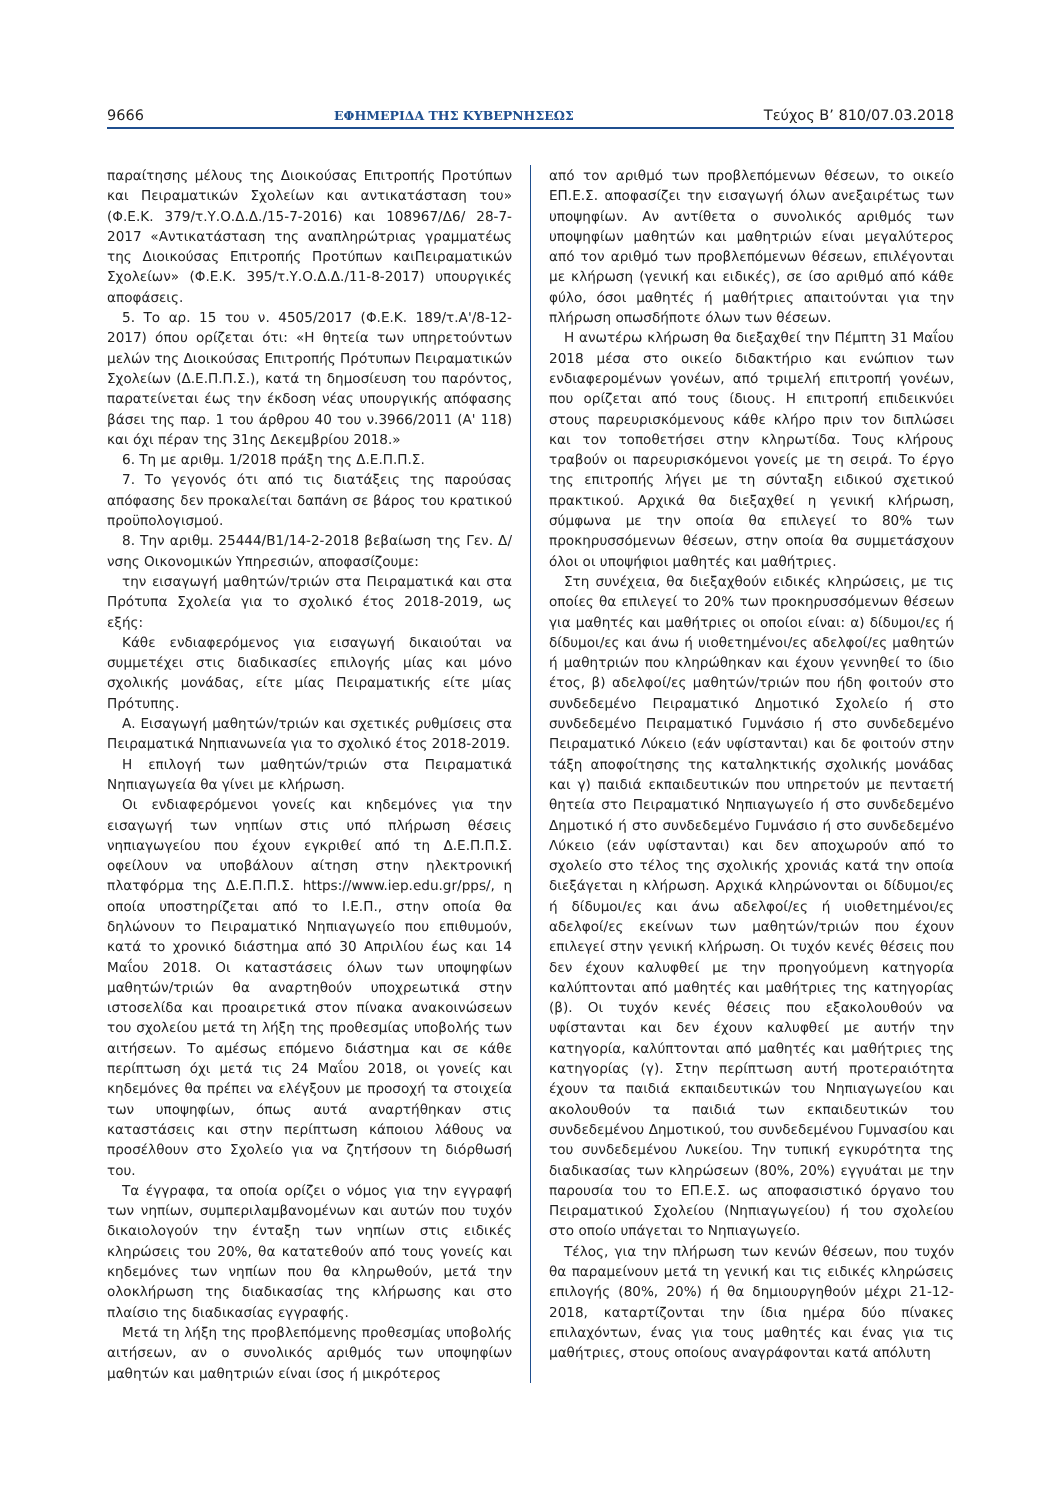9666 ΕΦΗΜΕΡΙΔΑ ΤΗΣ ΚΥΒΕΡΝΗΣΕΩΣ Τεύχος Β’ 810/07.03.2018
παραίτησης μέλους της Διοικούσας Επιτροπής Προτύπων και Πειραματικών Σχολείων και αντικατάσταση του» (Φ.Ε.Κ. 379/τ.Υ.Ο.Δ.Δ./15-7-2016) και 108967/Δ6/ 28-7-2017 «Αντικατάσταση της αναπληρώτριας γραμματέως της Διοικούσας Επιτροπής Προτύπων καιΠειραματικών Σχολείων» (Φ.Ε.Κ. 395/τ.Υ.Ο.Δ.Δ./11-8-2017) υπουργικές αποφάσεις.
5. Το αρ. 15 του ν. 4505/2017 (Φ.Ε.Κ. 189/τ.Α'/8-12-2017) όπου ορίζεται ότι: «Η θητεία των υπηρετούντων μελών της Διοικούσας Επιτροπής Πρότυπων Πειραματικών Σχολείων (Δ.Ε.Π.Π.Σ.), κατά τη δημοσίευση του παρόντος, παρατείνεται έως την έκδοση νέας υπουργικής απόφασης βάσει της παρ. 1 του άρθρου 40 του ν.3966/2011 (Α' 118) και όχι πέραν της 31ης Δεκεμβρίου 2018.»
6. Τη με αριθμ. 1/2018 πράξη της Δ.Ε.Π.Π.Σ.
7. Το γεγονός ότι από τις διατάξεις της παρούσας απόφασης δεν προκαλείται δαπάνη σε βάρος του κρατικού προϋπολογισμού.
8. Την αριθμ. 25444/Β1/14-2-2018 βεβαίωση της Γεν. Δ/νσης Οικονομικών Υπηρεσιών, αποφασίζουμε:
την εισαγωγή μαθητών/τριών στα Πειραματικά και στα Πρότυπα Σχολεία για το σχολικό έτος 2018-2019, ως εξής:
Κάθε ενδιαφερόμενος για εισαγωγή δικαιούται να συμμετέχει στις διαδικασίες επιλογής μίας και μόνο σχολικής μονάδας, είτε μίας Πειραματικής είτε μίας Πρότυπης.
Α. Εισαγωγή μαθητών/τριών και σχετικές ρυθμίσεις στα Πειραματικά Νηπιανωνεία για το σχολικό έτος 2018-2019.
Η επιλογή των μαθητών/τριών στα Πειραματικά Νηπιαγωγεία θα γίνει με κλήρωση.
Οι ενδιαφερόμενοι γονείς και κηδεμόνες για την εισαγωγή των νηπίων στις υπό πλήρωση θέσεις νηπιαγωγείου που έχουν εγκριθεί από τη Δ.Ε.Π.Π.Σ. οφείλουν να υποβάλουν αίτηση στην ηλεκτρονική πλατφόρμα της Δ.Ε.Π.Π.Σ. https://www.iep.edu.gr/pps/, η οποία υποστηρίζεται από το Ι.Ε.Π., στην οποία θα δηλώνουν το Πειραματικό Νηπιαγωγείο που επιθυμούν, κατά το χρονικό διάστημα από 30 Απριλίου έως και 14 Μαΐου 2018. Οι καταστάσεις όλων των υποψηφίων μαθητών/τριών θα αναρτηθούν υποχρεωτικά στην ιστοσελίδα και προαιρετικά στον πίνακα ανακοινώσεων του σχολείου μετά τη λήξη της προθεσμίας υποβολής των αιτήσεων. Το αμέσως επόμενο διάστημα και σε κάθε περίπτωση όχι μετά τις 24 Μαΐου 2018, οι γονείς και κηδεμόνες θα πρέπει να ελέγξουν με προσοχή τα στοιχεία των υποψηφίων, όπως αυτά αναρτήθηκαν στις καταστάσεις και στην περίπτωση κάποιου λάθους να προσέλθουν στο Σχολείο για να ζητήσουν τη διόρθωσή του.
Τα έγγραφα, τα οποία ορίζει ο νόμος για την εγγραφή των νηπίων, συμπεριλαμβανομένων και αυτών που τυχόν δικαιολογούν την ένταξη των νηπίων στις ειδικές κληρώσεις του 20%, θα κατατεθούν από τους γονείς και κηδεμόνες των νηπίων που θα κληρωθούν, μετά την ολοκλήρωση της διαδικασίας της κλήρωσης και στο πλαίσιο της διαδικασίας εγγραφής.
Μετά τη λήξη της προβλεπόμενης προθεσμίας υποβολής αιτήσεων, αν ο συνολικός αριθμός των υποψηφίων μαθητών και μαθητριών είναι ίσος ή μικρότερος
από τον αριθμό των προβλεπόμενων θέσεων, το οικείο ΕΠ.Ε.Σ. αποφασίζει την εισαγωγή όλων ανεξαιρέτως των υποψηφίων. Αν αντίθετα ο συνολικός αριθμός των υποψηφίων μαθητών και μαθητριών είναι μεγαλύτερος από τον αριθμό των προβλεπόμενων θέσεων, επιλέγονται με κλήρωση (γενική και ειδικές), σε ίσο αριθμό από κάθε φύλο, όσοι μαθητές ή μαθήτριες απαιτούνται για την πλήρωση οπωσδήποτε όλων των θέσεων.
Η ανωτέρω κλήρωση θα διεξαχθεί την Πέμπτη 31 Μαΐου 2018 μέσα στο οικείο διδακτήριο και ενώπιον των ενδιαφερομένων γονέων, από τριμελή επιτροπή γονέων, που ορίζεται από τους ίδιους. Η επιτροπή επιδεικνύει στους παρευρισκόμενους κάθε κλήρο πριν τον διπλώσει και τον τοποθετήσει στην κληρωτίδα. Τους κλήρους τραβούν οι παρευρισκόμενοι γονείς με τη σειρά. Το έργο της επιτροπής λήγει με τη σύνταξη ειδικού σχετικού πρακτικού. Αρχικά θα διεξαχθεί η γενική κλήρωση, σύμφωνα με την οποία θα επιλεγεί το 80% των προκηρυσσόμενων θέσεων, στην οποία θα συμμετάσχουν όλοι οι υποψήφιοι μαθητές και μαθήτριες.
Στη συνέχεια, θα διεξαχθούν ειδικές κληρώσεις, με τις οποίες θα επιλεγεί το 20% των προκηρυσσόμενων θέσεων για μαθητές και μαθήτριες οι οποίοι είναι: α) δίδυμοι/ες ή δίδυμοι/ες και άνω ή υιοθετημένοι/ες αδελφοί/ες μαθητών ή μαθητριών που κληρώθηκαν και έχουν γεννηθεί το ίδιο έτος, β) αδελφοί/ες μαθητών/τριών που ήδη φοιτούν στο συνδεδεμένο Πειραματικό Δημοτικό Σχολείο ή στο συνδεδεμένο Πειραματικό Γυμνάσιο ή στο συνδεδεμένο Πειραματικό Λύκειο (εάν υφίστανται) και δε φοιτούν στην τάξη αποφοίτησης της καταληκτικής σχολικής μονάδας και γ) παιδιά εκπαιδευτικών που υπηρετούν με πενταετή θητεία στο Πειραματικό Νηπιαγωγείο ή στο συνδεδεμένο Δημοτικό ή στο συνδεδεμένο Γυμνάσιο ή στο συνδεδεμένο Λύκειο (εάν υφίστανται) και δεν αποχωρούν από το σχολείο στο τέλος της σχολικής χρονιάς κατά την οποία διεξάγεται η κλήρωση. Αρχικά κληρώνονται οι δίδυμοι/ες ή δίδυμοι/ες και άνω αδελφοί/ες ή υιοθετημένοι/ες αδελφοί/ες εκείνων των μαθητών/τριών που έχουν επιλεγεί στην γενική κλήρωση. Οι τυχόν κενές θέσεις που δεν έχουν καλυφθεί με την προηγούμενη κατηγορία καλύπτονται από μαθητές και μαθήτριες της κατηγορίας (β). Οι τυχόν κενές θέσεις που εξακολουθούν να υφίστανται και δεν έχουν καλυφθεί με αυτήν την κατηγορία, καλύπτονται από μαθητές και μαθήτριες της κατηγορίας (γ). Στην περίπτωση αυτή προτεραιότητα έχουν τα παιδιά εκπαιδευτικών του Νηπιαγωγείου και ακολουθούν τα παιδιά των εκπαιδευτικών του συνδεδεμένου Δημοτικού, του συνδεδεμένου Γυμνασίου και του συνδεδεμένου Λυκείου. Την τυπική εγκυρότητα της διαδικασίας των κληρώσεων (80%, 20%) εγγυάται με την παρουσία του το ΕΠ.Ε.Σ. ως αποφασιστικό όργανο του Πειραματικού Σχολείου (Νηπιαγωγείου) ή του σχολείου στο οποίο υπάγεται το Νηπιαγωγείο.
Τέλος, για την πλήρωση των κενών θέσεων, που τυχόν θα παραμείνουν μετά τη γενική και τις ειδικές κληρώσεις επιλογής (80%, 20%) ή θα δημιουργηθούν μέχρι 21-12-2018, καταρτίζονται την ίδια ημέρα δύο πίνακες επιλαχόντων, ένας για τους μαθητές και ένας για τις μαθήτριες, στους οποίους αναγράφονται κατά απόλυτη